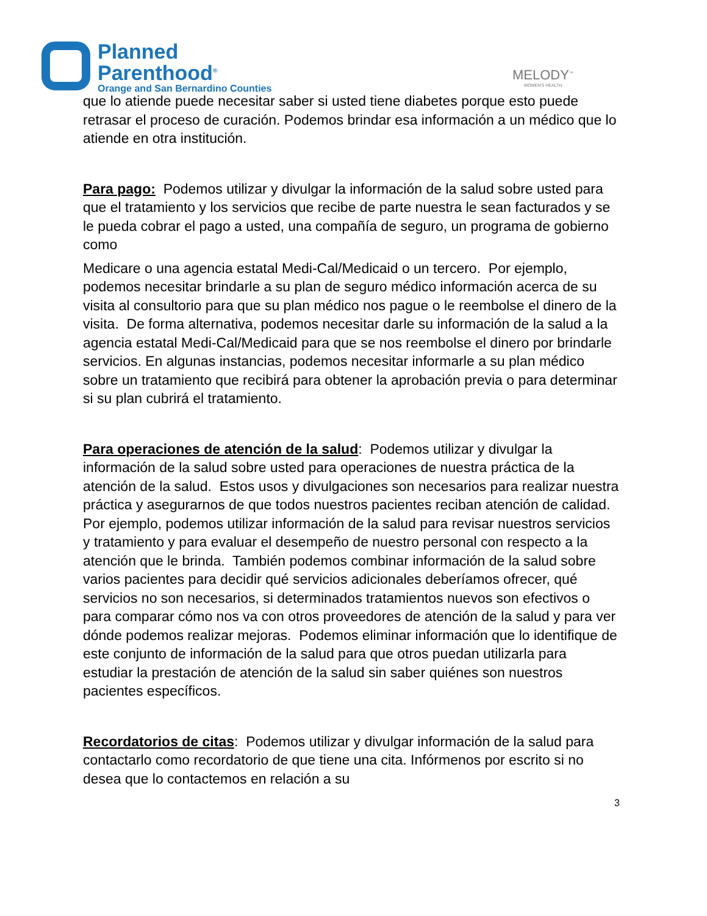Planned
Parenthood<sup>®</sup>
Orange and San Bernardino Counties
MELODY<sup>™</sup>
WOMEN'S HEALTH
que lo atiende puede necesitar saber si usted tiene diabetes porque esto puede retrasar el proceso de curación. Podemos brindar esa información a un médico que lo atiende en otra institución.
Para pago: Podemos utilizar y divulgar la información de la salud sobre usted para que el tratamiento y los servicios que recibe de parte nuestra le sean facturados y se le pueda cobrar el pago a usted, una compañía de seguro, un programa de gobierno como
Medicare o una agencia estatal Medi-Cal/Medicaid o un tercero. Por ejemplo, podemos necesitar brindarle a su plan de seguro médico información acerca de su visita al consultorio para que su plan médico nos pague o le reembolse el dinero de la visita. De forma alternativa, podemos necesitar darle su información de la salud a la agencia estatal Medi-Cal/Medicaid para que se nos reembolse el dinero por brindarle servicios. En algunas instancias, podemos necesitar informarle a su plan médico sobre un tratamiento que recibirá para obtener la aprobación previa o para determinar si su plan cubrirá el tratamiento.
Para operaciones de atención de la salud: Podemos utilizar y divulgar la información de la salud sobre usted para operaciones de nuestra práctica de la atención de la salud. Estos usos y divulgaciones son necesarios para realizar nuestra práctica y asegurarnos de que todos nuestros pacientes reciban atención de calidad. Por ejemplo, podemos utilizar información de la salud para revisar nuestros servicios y tratamiento y para evaluar el desempeño de nuestro personal con respecto a la atención que le brinda. También podemos combinar información de la salud sobre varios pacientes para decidir qué servicios adicionales deberíamos ofrecer, qué servicios no son necesarios, si determinados tratamientos nuevos son efectivos o para comparar cómo nos va con otros proveedores de atención de la salud y para ver dónde podemos realizar mejoras. Podemos eliminar información que lo identifique de este conjunto de información de la salud para que otros puedan utilizarla para estudiar la prestación de atención de la salud sin saber quiénes son nuestros pacientes específicos.
Recordatorios de citas: Podemos utilizar y divulgar información de la salud para contactarlo como recordatorio de que tiene una cita. Infórmenos por escrito si no desea que lo contactemos en relación a su
3